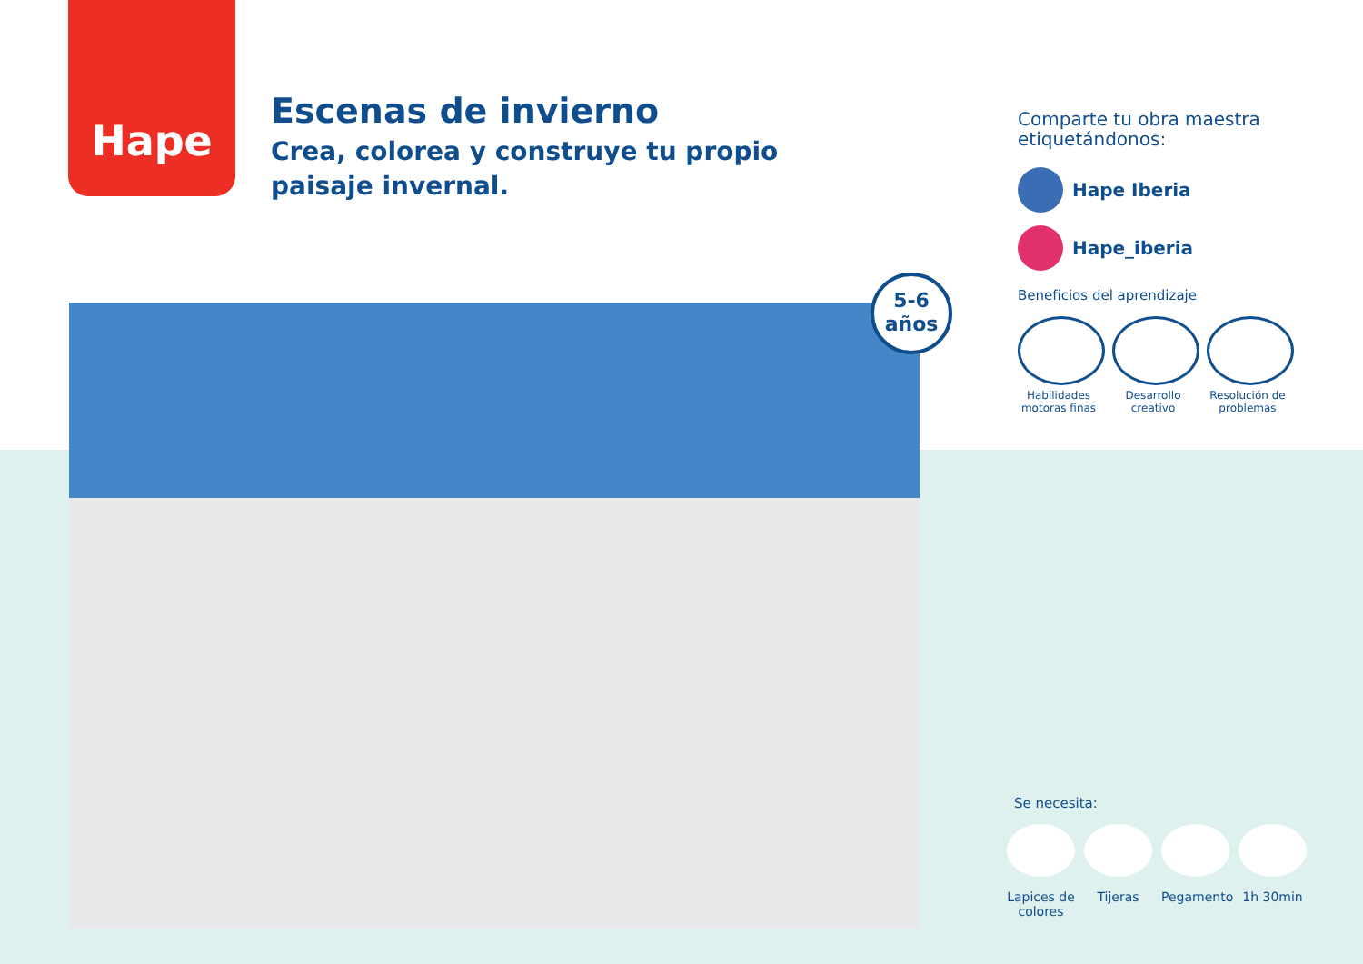Hape
Escenas de invierno
Crea, colorea y construye tu propio
paisaje invernal.
5-6
años
Comparte tu obra maestra
etiquetándonos:
Hape Iberia
Hape_iberia
Beneficios del aprendizaje
Habilidades motoras finas
Desarrollo creativo
Resolución de problemas
Se necesita:
Lapices de colores
Tijeras Pegamento
1h 30min